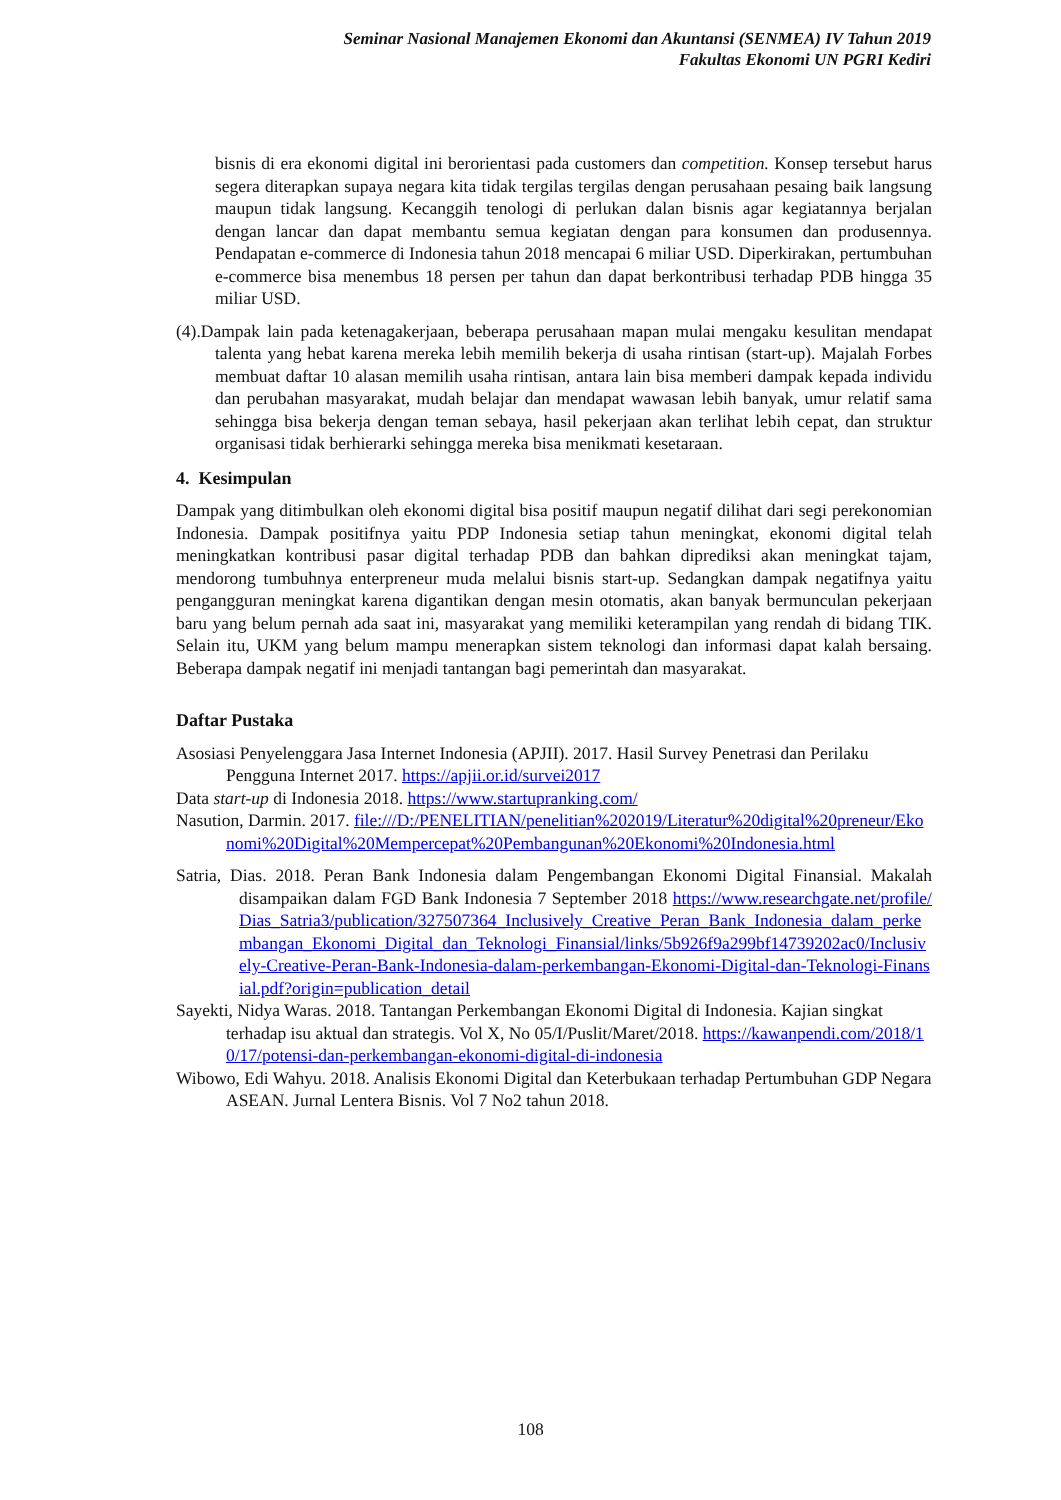Seminar Nasional Manajemen Ekonomi dan Akuntansi (SENMEA) IV Tahun 2019
Fakultas Ekonomi UN PGRI Kediri
bisnis di era ekonomi digital ini berorientasi pada customers dan competition. Konsep tersebut harus segera diterapkan supaya negara kita tidak tergilas tergilas dengan perusahaan pesaing baik langsung maupun tidak langsung. Kecanggih tenologi di perlukan dalan bisnis agar kegiatannya berjalan dengan lancar dan dapat membantu semua kegiatan dengan para konsumen dan produsennya. Pendapatan e-commerce di Indonesia tahun 2018 mencapai 6 miliar USD. Diperkirakan, pertumbuhan e-commerce bisa menembus 18 persen per tahun dan dapat berkontribusi terhadap PDB hingga 35 miliar USD.
(4).Dampak lain pada ketenagakerjaan, beberapa perusahaan mapan mulai mengaku kesulitan mendapat talenta yang hebat karena mereka lebih memilih bekerja di usaha rintisan (start-up). Majalah Forbes membuat daftar 10 alasan memilih usaha rintisan, antara lain bisa memberi dampak kepada individu dan perubahan masyarakat, mudah belajar dan mendapat wawasan lebih banyak, umur relatif sama sehingga bisa bekerja dengan teman sebaya, hasil pekerjaan akan terlihat lebih cepat, dan struktur organisasi tidak berhierarki sehingga mereka bisa menikmati kesetaraan.
4. Kesimpulan
Dampak yang ditimbulkan oleh ekonomi digital bisa positif maupun negatif dilihat dari segi perekonomian Indonesia. Dampak positifnya yaitu PDP Indonesia setiap tahun meningkat, ekonomi digital telah meningkatkan kontribusi pasar digital terhadap PDB dan bahkan diprediksi akan meningkat tajam, mendorong tumbuhnya enterpreneur muda melalui bisnis start-up. Sedangkan dampak negatifnya yaitu pengangguran meningkat karena digantikan dengan mesin otomatis, akan banyak bermunculan pekerjaan baru yang belum pernah ada saat ini, masyarakat yang memiliki keterampilan yang rendah di bidang TIK. Selain itu, UKM yang belum mampu menerapkan sistem teknologi dan informasi dapat kalah bersaing. Beberapa dampak negatif ini menjadi tantangan bagi pemerintah dan masyarakat.
Daftar Pustaka
Asosiasi Penyelenggara Jasa Internet Indonesia (APJII). 2017. Hasil Survey Penetrasi dan Perilaku Pengguna Internet 2017. https://apjii.or.id/survei2017
Data start-up di Indonesia 2018. https://www.startupranking.com/
Nasution, Darmin. 2017. file:///D:/PENELITIAN/penelitian%202019/Literatur%20digital%20preneur/Ekonomi%20Digital%20Mempercepat%20Pembangunan%20Ekonomi%20Indonesia.html
Satria, Dias. 2018. Peran Bank Indonesia dalam Pengembangan Ekonomi Digital Finansial. Makalah disampaikan dalam FGD Bank Indonesia 7 September 2018 https://www.researchgate.net/profile/Dias_Satria3/publication/327507364_Inclusively_Creative_Peran_Bank_Indonesia_dalam_perkembangan_Ekonomi_Digital_dan_Teknologi_Finansial/links/5b926f9a299bf14739202ac0/Inclusively-Creative-Peran-Bank-Indonesia-dalam-perkembangan-Ekonomi-Digital-dan-Teknologi-Finansial.pdf?origin=publication_detail
Sayekti, Nidya Waras. 2018. Tantangan Perkembangan Ekonomi Digital di Indonesia. Kajian singkat terhadap isu aktual dan strategis. Vol X, No 05/I/Puslit/Maret/2018. https://kawanpendi.com/2018/10/17/potensi-dan-perkembangan-ekonomi-digital-di-indonesia
Wibowo, Edi Wahyu. 2018. Analisis Ekonomi Digital dan Keterbukaan terhadap Pertumbuhan GDP Negara ASEAN. Jurnal Lentera Bisnis. Vol 7 No2 tahun 2018.
108